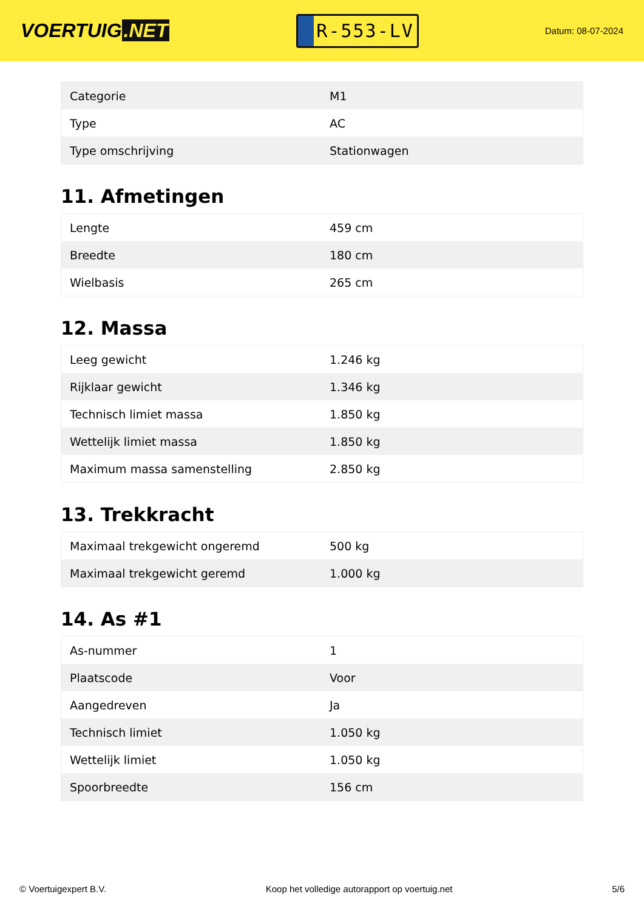VOERTUIG.NET
R-553-LV
Datum: 08-07-2024
| Categorie | M1 |
| Type | AC |
| Type omschrijving | Stationwagen |
11. Afmetingen
| Lengte | 459 cm |
| Breedte | 180 cm |
| Wielbasis | 265 cm |
12. Massa
| Leeg gewicht | 1.246 kg |
| Rijklaar gewicht | 1.346 kg |
| Technisch limiet massa | 1.850 kg |
| Wettelijk limiet massa | 1.850 kg |
| Maximum massa samenstelling | 2.850 kg |
13. Trekkracht
| Maximaal trekgewicht ongeremd | 500 kg |
| Maximaal trekgewicht geremd | 1.000 kg |
14. As #1
| As-nummer | 1 |
| Plaatscode | Voor |
| Aangedreven | Ja |
| Technisch limiet | 1.050 kg |
| Wettelijk limiet | 1.050 kg |
| Spoorbreedte | 156 cm |
© Voertuigexpert B.V. Koop het volledige autorapport op voertuig.net 5/6